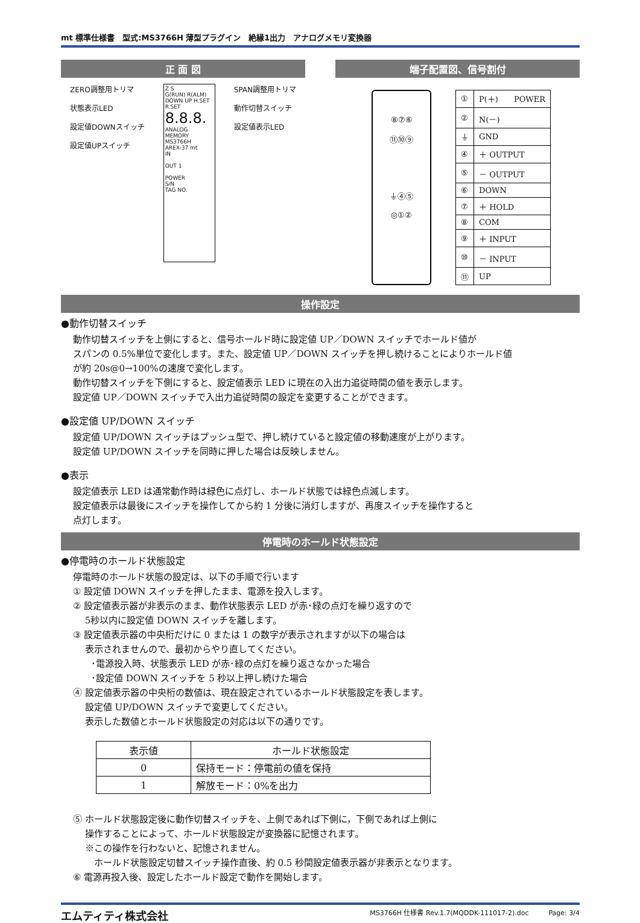mt 標準仕様書　型式:MS3766H 薄型プラグイン　絶縁1出力　アナログメモリ変換器
正 面 図
ZERO調整用トリマ
状態表示LED
設定値DOWNスイッチ
設定値UPスイッチ
Z S
G(RUN) R(ALM)
DOWN UP H.SET R.SET
8.8.8.
ANALOG MEMORY
MS3766H
AREX-37 mt
IN
OUT 1
POWER
S/N
TAG NO.
SPAN調整用トリマ
動作切替スイッチ
設定値表示LED
端子配置図、信号割付
⑧⑦⑥
⑪⑩⑨
⏚④⑤
◎①②
| ① | P(＋) POWER |
| ② | N(－) |
| ⏚ | GND |
| ④ | ＋ OUTPUT |
| ⑤ | － OUTPUT |
| ⑥ | DOWN |
| ⑦ | ＋ HOLD |
| ⑧ | COM |
| ⑨ | ＋ INPUT |
| ⑩ | － INPUT |
| ⑪ | UP |
操作設定
●動作切替スイッチ
動作切替スイッチを上側にすると、信号ホールド時に設定値 UP／DOWN スイッチでホールド値が
スパンの 0.5%単位で変化します。また、設定値 UP／DOWN スイッチを押し続けることによりホールド値
が約 20s@0→100%の速度で変化します。
動作切替スイッチを下側にすると、設定値表示 LED に現在の入出力追従時間の値を表示します。
設定値 UP／DOWN スイッチで入出力追従時間の設定を変更することができます。
●設定値 UP/DOWN スイッチ
設定値 UP/DOWN スイッチはプッシュ型で、押し続けていると設定値の移動速度が上がります。
設定値 UP/DOWN スイッチを同時に押した場合は反映しません。
●表示
設定値表示 LED は通常動作時は緑色に点灯し、ホールド状態では緑色点滅します。
設定値表示は最後にスイッチを操作してから約 1 分後に消灯しますが、再度スイッチを操作すると
点灯します。
停電時のホールド状態設定
●停電時のホールド状態設定
停電時のホールド状態の設定は、以下の手順で行います
① 設定値 DOWN スイッチを押したまま、電源を投入します。
② 設定値表示器が非表示のまま、動作状態表示 LED が赤･緑の点灯を繰り返すので
　 5秒以内に設定値 DOWN スイッチを離します。
③ 設定値表示器の中央桁だけに 0 または 1 の数字が表示されますが以下の場合は
　 表示されませんので、最初からやり直してください。
　　･電源投入時、状態表示 LED が赤･緑の点灯を繰り返さなかった場合
　　･設定値 DOWN スイッチを 5 秒以上押し続けた場合
④ 設定値表示器の中央桁の数値は、現在設定されているホールド状態設定を表します。
　 設定値 UP/DOWN スイッチで変更してください。
　 表示した数値とホールド状態設定の対応は以下の通りです。
| 表示値 | ホールド状態設定 |
| --- | --- |
| 0 | 保持モード：停電前の値を保持 |
| 1 | 解放モード：0%を出力 |
⑤ ホールド状態設定後に動作切替スイッチを、上側であれば下側に，下側であれば上側に
　 操作することによって、ホールド状態設定が変換器に記憶されます。
　 ※この操作を行わないと、記憶されません。
　　 ホールド状態設定切替スイッチ操作直後、約 0.5 秒間設定値表示器が非表示となります。
⑥ 電源再投入後、設定したホールド設定で動作を開始します。
エムティティ株式会社 MS3766H 仕様書 Rev.1.7(MQDDK-111017-2).doc　　　Page: 3/4